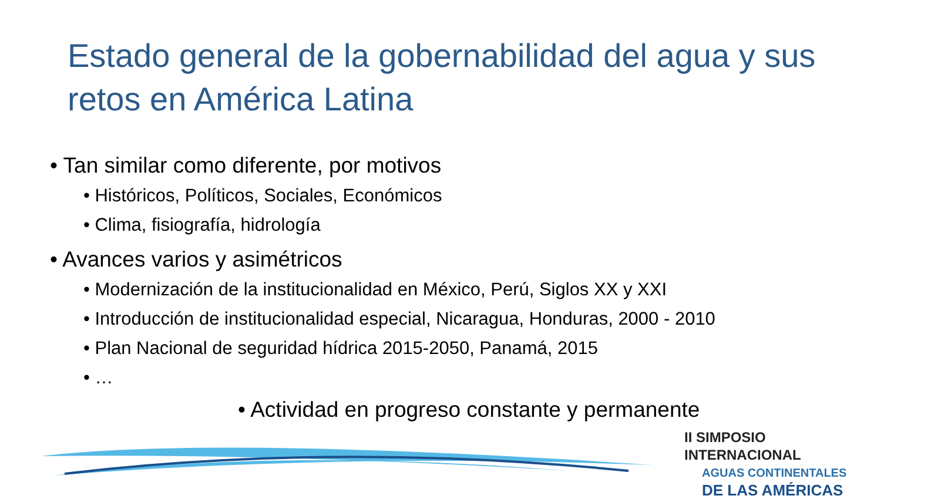Estado general de la gobernabilidad del agua y sus retos en América Latina
• Tan similar como diferente, por motivos
• Históricos, Políticos, Sociales, Económicos
• Clima, fisiografía, hidrología
• Avances varios y asimétricos
• Modernización de la institucionalidad en México, Perú, Siglos XX y XXI
• Introducción de institucionalidad especial, Nicaragua, Honduras, 2000 - 2010
• Plan Nacional de seguridad hídrica 2015-2050, Panamá, 2015
• …
• Actividad en progreso constante y permanente
II SIMPOSIO INTERNACIONAL
AGUAS CONTINENTALES
DE LAS AMÉRICAS